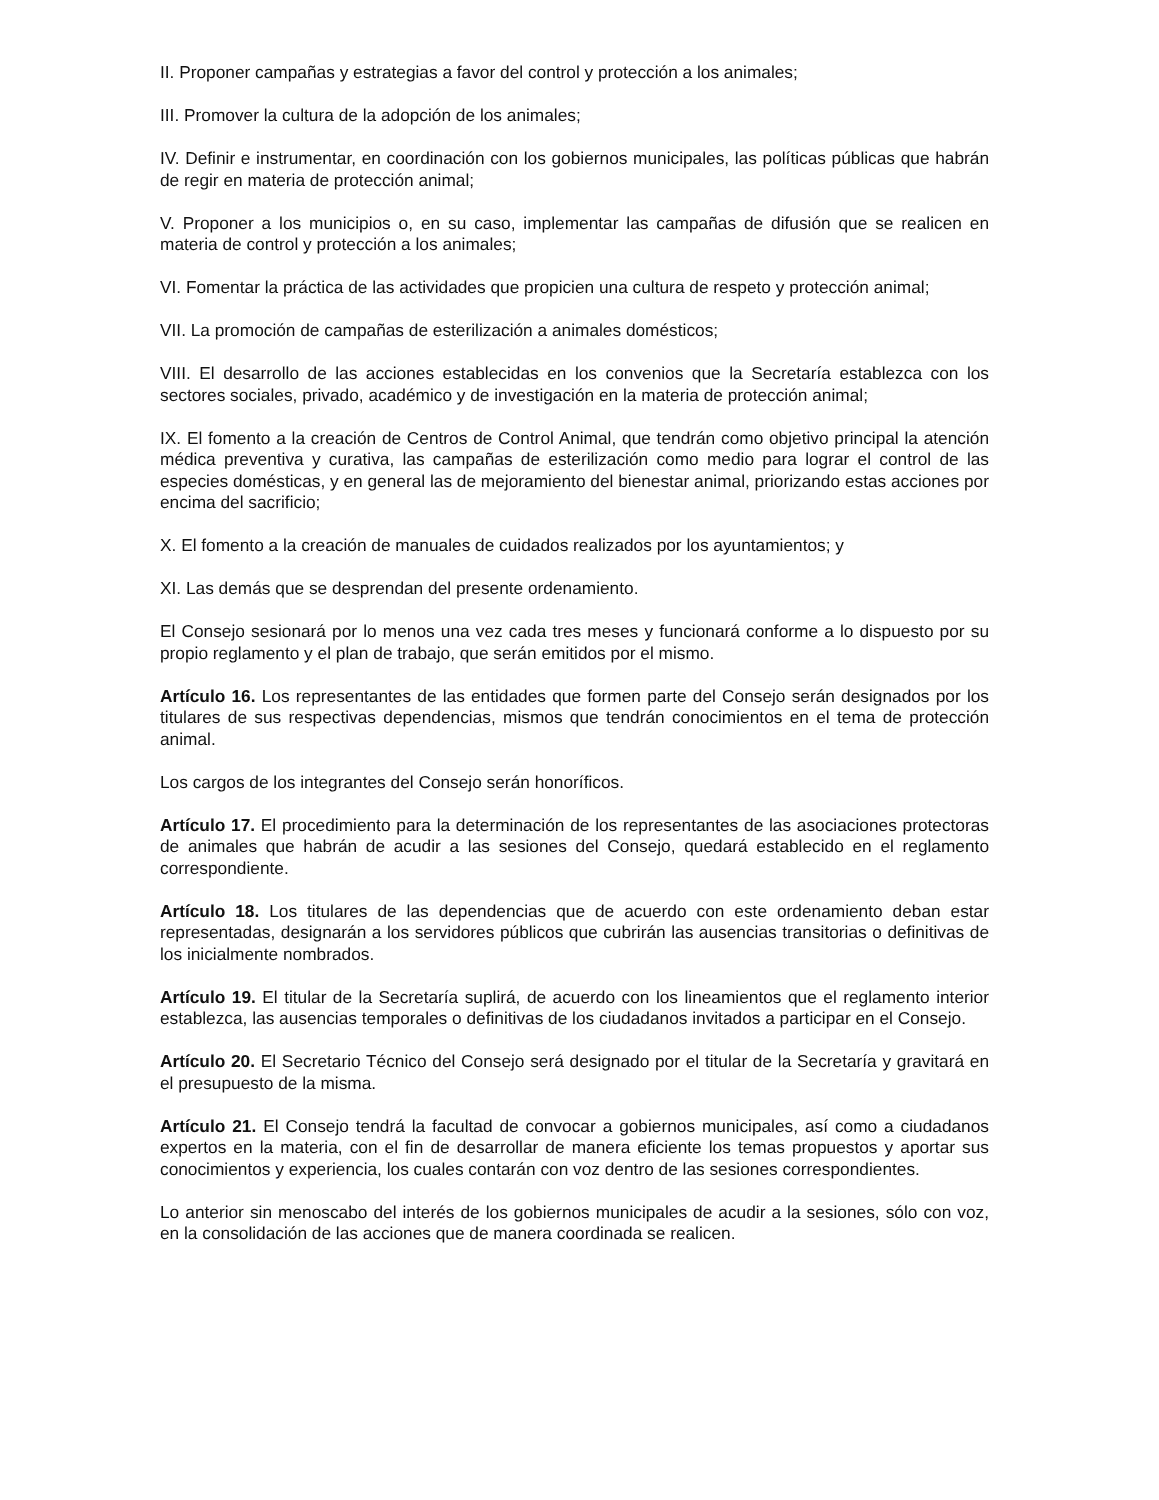II. Proponer campañas y estrategias a favor del control y protección a los animales;
III. Promover la cultura de la adopción de los animales;
IV. Definir e instrumentar, en coordinación con los gobiernos municipales, las políticas públicas que habrán de regir en materia de protección animal;
V. Proponer a los municipios o, en su caso, implementar las campañas de difusión que se realicen en materia de control y protección a los animales;
VI. Fomentar la práctica de las actividades que propicien una cultura de respeto y protección animal;
VII. La promoción de campañas de esterilización a animales domésticos;
VIII. El desarrollo de las acciones establecidas en los convenios que la Secretaría establezca con los sectores sociales, privado, académico y de investigación en la materia de protección animal;
IX. El fomento a la creación de Centros de Control Animal, que tendrán como objetivo principal la atención médica preventiva y curativa, las campañas de esterilización como medio para lograr el control de las especies domésticas, y en general las de mejoramiento del bienestar animal, priorizando estas acciones por encima del sacrificio;
X. El fomento a la creación de manuales de cuidados realizados por los ayuntamientos; y
XI. Las demás que se desprendan del presente ordenamiento.
El Consejo sesionará por lo menos una vez cada tres meses y funcionará conforme a lo dispuesto por su propio reglamento y el plan de trabajo, que serán emitidos por el mismo.
Artículo 16. Los representantes de las entidades que formen parte del Consejo serán designados por los titulares de sus respectivas dependencias, mismos que tendrán conocimientos en el tema de protección animal.
Los cargos de los integrantes del Consejo serán honoríficos.
Artículo 17. El procedimiento para la determinación de los representantes de las asociaciones protectoras de animales que habrán de acudir a las sesiones del Consejo, quedará establecido en el reglamento correspondiente.
Artículo 18. Los titulares de las dependencias que de acuerdo con este ordenamiento deban estar representadas, designarán a los servidores públicos que cubrirán las ausencias transitorias o definitivas de los inicialmente nombrados.
Artículo 19. El titular de la Secretaría suplirá, de acuerdo con los lineamientos que el reglamento interior establezca, las ausencias temporales o definitivas de los ciudadanos invitados a participar en el Consejo.
Artículo 20. El Secretario Técnico del Consejo será designado por el titular de la Secretaría y gravitará en el presupuesto de la misma.
Artículo 21. El Consejo tendrá la facultad de convocar a gobiernos municipales, así como a ciudadanos expertos en la materia, con el fin de desarrollar de manera eficiente los temas propuestos y aportar sus conocimientos y experiencia, los cuales contarán con voz dentro de las sesiones correspondientes.
Lo anterior sin menoscabo del interés de los gobiernos municipales de acudir a la sesiones, sólo con voz, en la consolidación de las acciones que de manera coordinada se realicen.